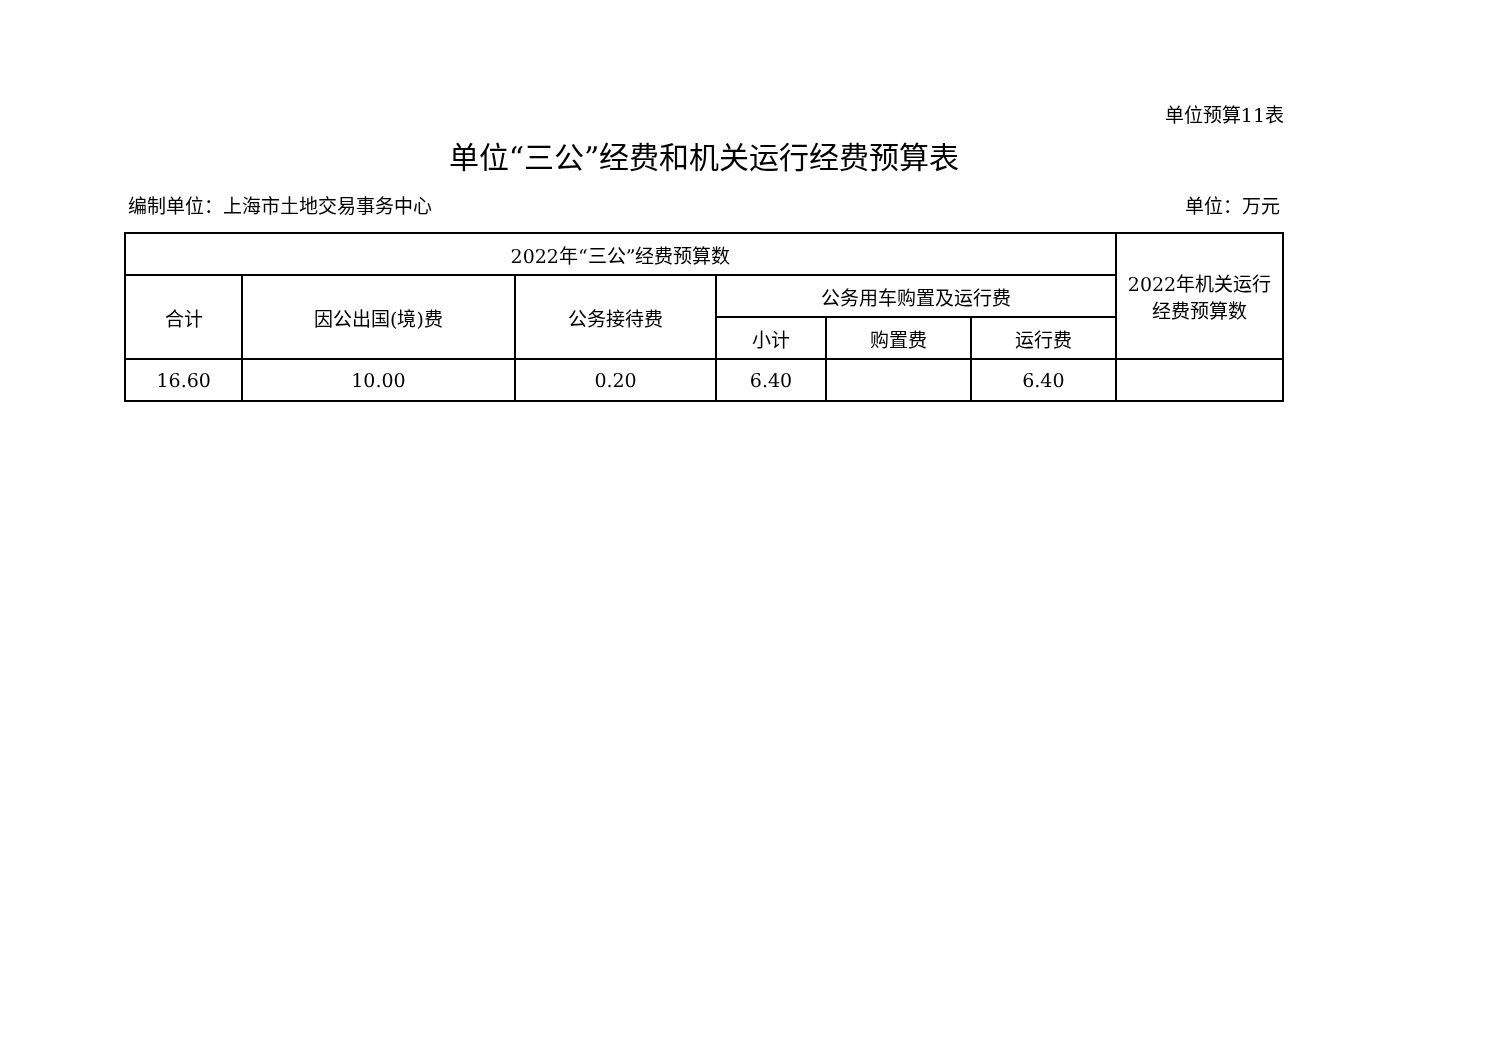单位预算11表
单位“三公”经费和机关运行经费预算表
编制单位：上海市土地交易事务中心 单位：万元
| 2022年“三公”经费预算数 | | | | | | 2022年机关运行 经费预算数 |
| --- | --- | --- | --- | --- | --- | --- |
| 合计 | 因公出国(境)费 | 公务接待费 | 公务用车购置及运行费 | | | |
| | | | 小计 | 购置费 | 运行费 | |
| 16.60 | 10.00 | 0.20 | 6.40 | | 6.40 | |